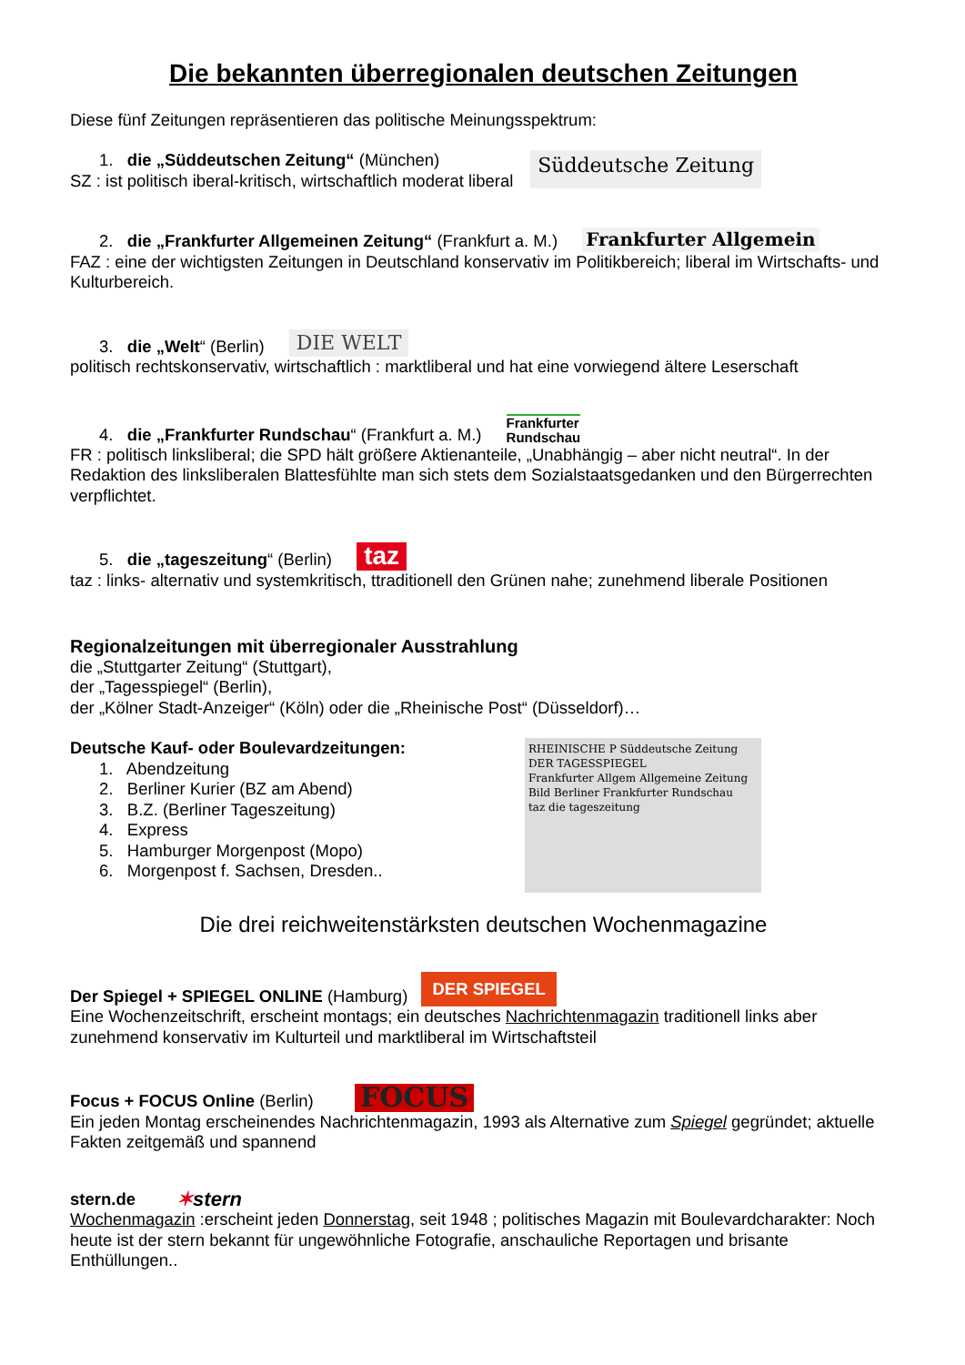Die bekannten überregionalen deutschen Zeitungen
Diese fünf Zeitungen repräsentieren das politische Meinungsspektrum:
1. die „Süddeutschen Zeitung“ (München)
SZ : ist politisch iberal-kritisch, wirtschaftlich moderat liberal
Süddeutsche Zeitung
2. die „Frankfurter Allgemeinen Zeitung“ (Frankfurt a. M.) Frankfurter Allgemein
FAZ : eine der wichtigsten Zeitungen in Deutschland konservativ im Politikbereich; liberal im Wirtschafts- und Kulturbereich.
3. die „Welt“ (Berlin) DIE WELT
politisch rechtskonservativ, wirtschaftlich : marktliberal und hat eine vorwiegend ältere Leserschaft
4. die „Frankfurter Rundschau“ (Frankfurt a. M.) Frankfurter
Rundschau
FR : politisch linksliberal; die SPD hält größere Aktienanteile, „Unabhängig – aber nicht neutral“. In der Redaktion des linksliberalen Blattesfühlte man sich stets dem Sozialstaatsgedanken und den Bürgerrechten verpflichtet.
5. die „tageszeitung“ (Berlin) taz
taz : links- alternativ und systemkritisch, ttraditionell den Grünen nahe; zunehmend liberale Positionen
Regionalzeitungen mit überregionaler Ausstrahlung
die „Stuttgarter Zeitung“ (Stuttgart),
der „Tagesspiegel“ (Berlin),
der „Kölner Stadt-Anzeiger“ (Köln) oder die „Rheinische Post“ (Düsseldorf)…
Deutsche Kauf- oder Boulevardzeitungen:
1. Abendzeitung
2. Berliner Kurier (BZ am Abend)
3. B.Z. (Berliner Tageszeitung)
4. Express
5. Hamburger Morgenpost (Mopo)
6. Morgenpost f. Sachsen, Dresden..
RHEINISCHE P Süddeutsche Zeitung
DER TAGESSPIEGEL
Frankfurter Allgem Allgemeine Zeitung
Bild Berliner Frankfurter Rundschau
taz die tageszeitung
Die drei reichweitenstärksten deutschen Wochenmagazine
Der Spiegel + SPIEGEL ONLINE (Hamburg) DER SPIEGEL
Eine Wochenzeitschrift, erscheint montags; ein deutsches Nachrichtenmagazin traditionell links aber zunehmend konservativ im Kulturteil und marktliberal im Wirtschaftsteil
Focus + FOCUS Online (Berlin) FOCUS
Ein jeden Montag erscheinendes Nachrichtenmagazin, 1993 als Alternative zum Spiegel gegründet; aktuelle Fakten zeitgemäß und spannend
stern.de ✶stern
Wochenmagazin :erscheint jeden Donnerstag, seit 1948 ; politisches Magazin mit Boulevardcharakter: Noch heute ist der stern bekannt für ungewöhnliche Fotografie, anschauliche Reportagen und brisante Enthüllungen..